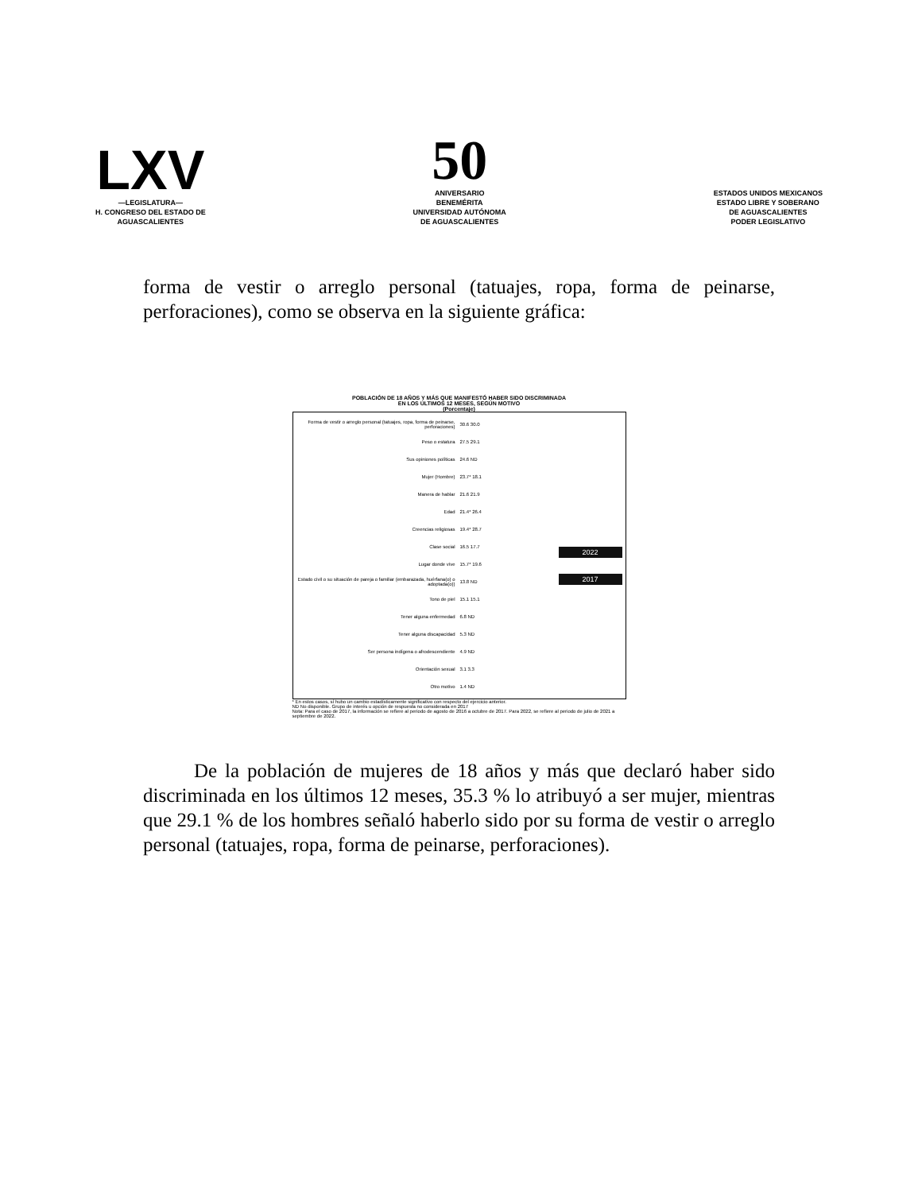LXV
—LEGISLATURA—
H. CONGRESO DEL ESTADO DE
AGUASCALIENTES
50
ANIVERSARIO
BENEMÉRITA
UNIVERSIDAD AUTÓNOMA
DE AGUASCALIENTES
ESTADOS UNIDOS MEXICANOS
ESTADO LIBRE Y SOBERANO
DE AGUASCALIENTES
PODER LEGISLATIVO
forma de vestir o arreglo personal (tatuajes, ropa, forma de peinarse, perforaciones), como se observa en la siguiente gráfica:
POBLACIÓN DE 18 AÑOS Y MÁS QUE MANIFESTÓ HABER SIDO DISCRIMINADA
EN LOS ÚLTIMOS 12 MESES, SEGÚN MOTIVO
(Porcentaje)
Forma de vestir o arreglo personal (tatuajes, ropa, forma de peinarse, perforaciones) 30.6 30.0
Peso o estatura 27.5 29.1
Sus opiniones políticas 24.6 ND
Mujer (Hombre) 23.7* 18.1
Manera de hablar 21.6 21.9
Edad 21.4* 26.4
Creencias religiosas 19.4* 28.7
Clase social 16.5 17.7
Lugar donde vive 15.7* 19.6
Estado civil o su situación de pareja o familiar (embarazada, huérfana(o) o adoptada(o)) 13.8 ND
Tono de piel 15.1 15.1
Tener alguna enfermedad 6.8 ND
Tener alguna discapacidad 5.3 ND
Ser persona indígena o afrodescendiente 4.9 ND
Orientación sexual 3.1 3.3
Otro motivo 1.4 ND
2022
2017
* En estos casos, sí hubo un cambio estadísticamente significativo con respecto del ejercicio anterior.
ND No disponible. Grupo de interés u opción de respuesta no considerada en 2017
Nota: Para el caso de 2017, la información se refiere al periodo de agosto de 2016 a octubre de 2017. Para 2022, se refiere al periodo de julio de 2021 a septiembre de 2022.
De la población de mujeres de 18 años y más que declaró haber sido discriminada en los últimos 12 meses, 35.3 % lo atribuyó a ser mujer, mientras que 29.1 % de los hombres señaló haberlo sido por su forma de vestir o arreglo personal (tatuajes, ropa, forma de peinarse, perforaciones).